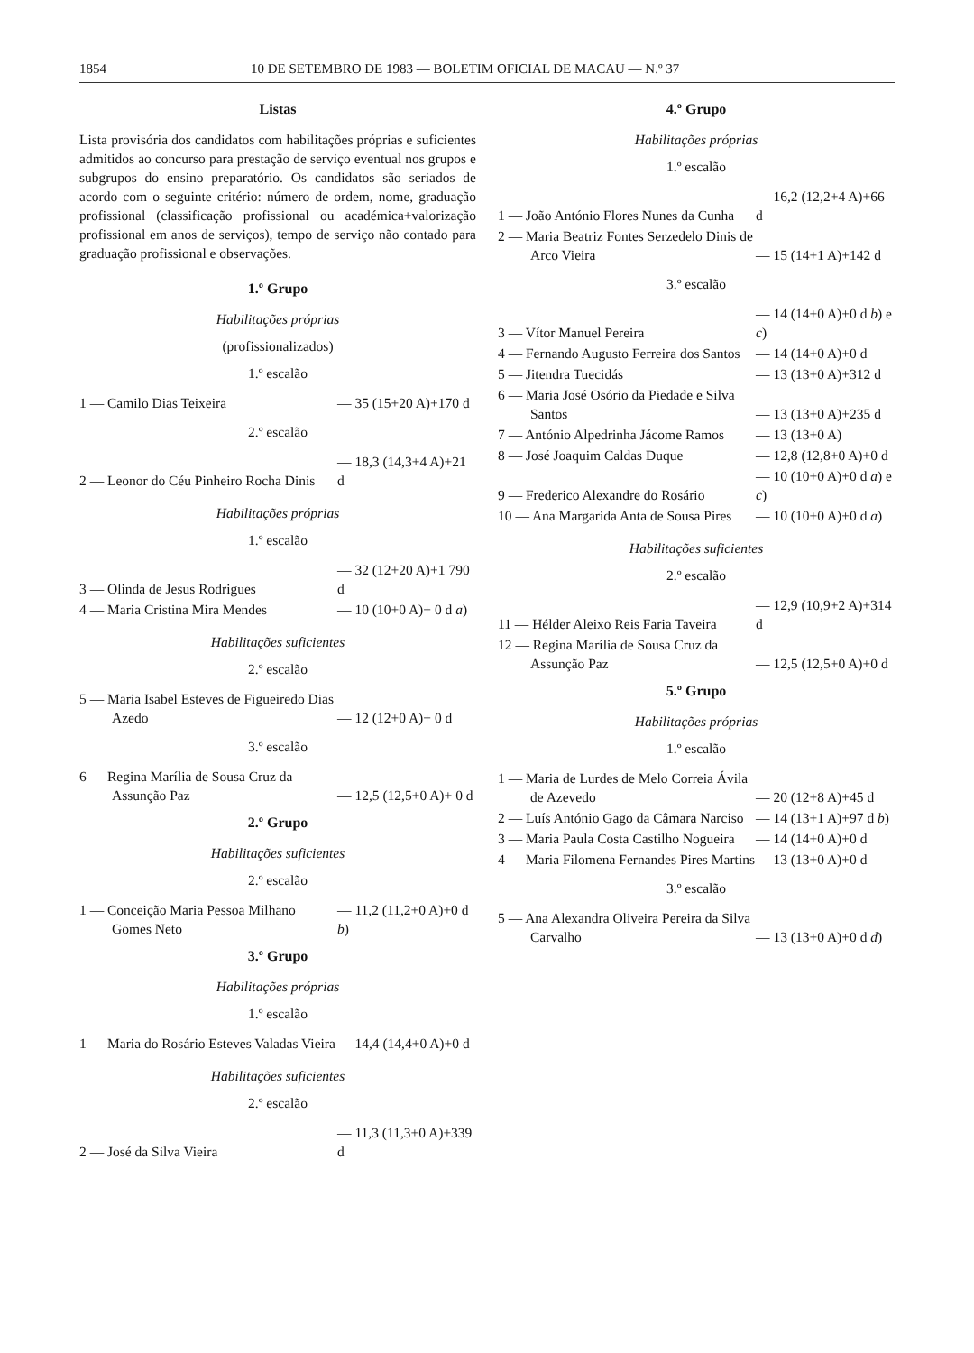1854 10 DE SETEMBRO DE 1983 — BOLETIM OFICIAL DE MACAU — N.º 37
Listas
Lista provisória dos candidatos com habilitações próprias e suficientes admitidos ao concurso para prestação de serviço eventual nos grupos e subgrupos do ensino preparatório. Os candidatos são seriados de acordo com o seguinte critério: número de ordem, nome, graduação profissional (classificação profissional ou académica+valorização profissional em anos de serviços), tempo de serviço não contado para graduação profissional e observações.
1.º Grupo
Habilitações próprias
(profissionalizados)
1.º escalão
| 1 — Camilo Dias Teixeira | — 35 (15+20 A)+170 d |
2.º escalão
| 2 — Leonor do Céu Pinheiro Rocha Dinis | — 18,3 (14,3+4 A)+21 d |
Habilitações próprias
1.º escalão
| 3 — Olinda de Jesus Rodrigues | — 32 (12+20 A)+1 790 d |
| 4 — Maria Cristina Mira Mendes | — 10 (10+0 A)+ 0 d a ) |
Habilitações suficientes
2.º escalão
| 5 — Maria Isabel Esteves de Figueiredo Dias Azedo | — 12 (12+0 A)+ 0 d |
3.º escalão
| 6 — Regina Marília de Sousa Cruz da Assunção Paz | — 12,5 (12,5+0 A)+ 0 d |
2.º Grupo
Habilitações suficientes
2.º escalão
| 1 — Conceição Maria Pessoa Milhano Gomes Neto | — 11,2 (11,2+0 A)+0 d b ) |
3.º Grupo
Habilitações próprias
1.º escalão
| 1 — Maria do Rosário Esteves Valadas Vieira | — 14,4 (14,4+0 A)+0 d |
Habilitações suficientes
2.º escalão
| 2 — José da Silva Vieira | — 11,3 (11,3+0 A)+339 d |
4.º Grupo
Habilitações próprias
1.º escalão
| 1 — João António Flores Nunes da Cunha | — 16,2 (12,2+4 A)+66 d |
| 2 — Maria Beatriz Fontes Serzedelo Dinis de Arco Vieira | — 15 (14+1 A)+142 d |
3.º escalão
| 3 — Vítor Manuel Pereira | — 14 (14+0 A)+0 d b ) e c ) |
| 4 — Fernando Augusto Ferreira dos Santos | — 14 (14+0 A)+0 d |
| 5 — Jitendra Tuecidás | — 13 (13+0 A)+312 d |
| 6 — Maria José Osório da Piedade e Silva Santos | — 13 (13+0 A)+235 d |
| 7 — António Alpedrinha Jácome Ramos | — 13 (13+0 A) |
| 8 — José Joaquim Caldas Duque | — 12,8 (12,8+0 A)+0 d |
| 9 — Frederico Alexandre do Rosário | — 10 (10+0 A)+0 d a ) e c ) |
| 10 — Ana Margarida Anta de Sousa Pires | — 10 (10+0 A)+0 d a ) |
Habilitações suficientes
2.º escalão
| 11 — Hélder Aleixo Reis Faria Taveira | — 12,9 (10,9+2 A)+314 d |
| 12 — Regina Marília de Sousa Cruz da Assunção Paz | — 12,5 (12,5+0 A)+0 d |
5.º Grupo
Habilitações próprias
1.º escalão
| 1 — Maria de Lurdes de Melo Correia Ávila de Azevedo | — 20 (12+8 A)+45 d |
| 2 — Luís António Gago da Câmara Narciso | — 14 (13+1 A)+97 d b ) |
| 3 — Maria Paula Costa Castilho Nogueira | — 14 (14+0 A)+0 d |
| 4 — Maria Filomena Fernandes Pires Martins | — 13 (13+0 A)+0 d |
3.º escalão
| 5 — Ana Alexandra Oliveira Pereira da Silva Carvalho | — 13 (13+0 A)+0 d d ) |